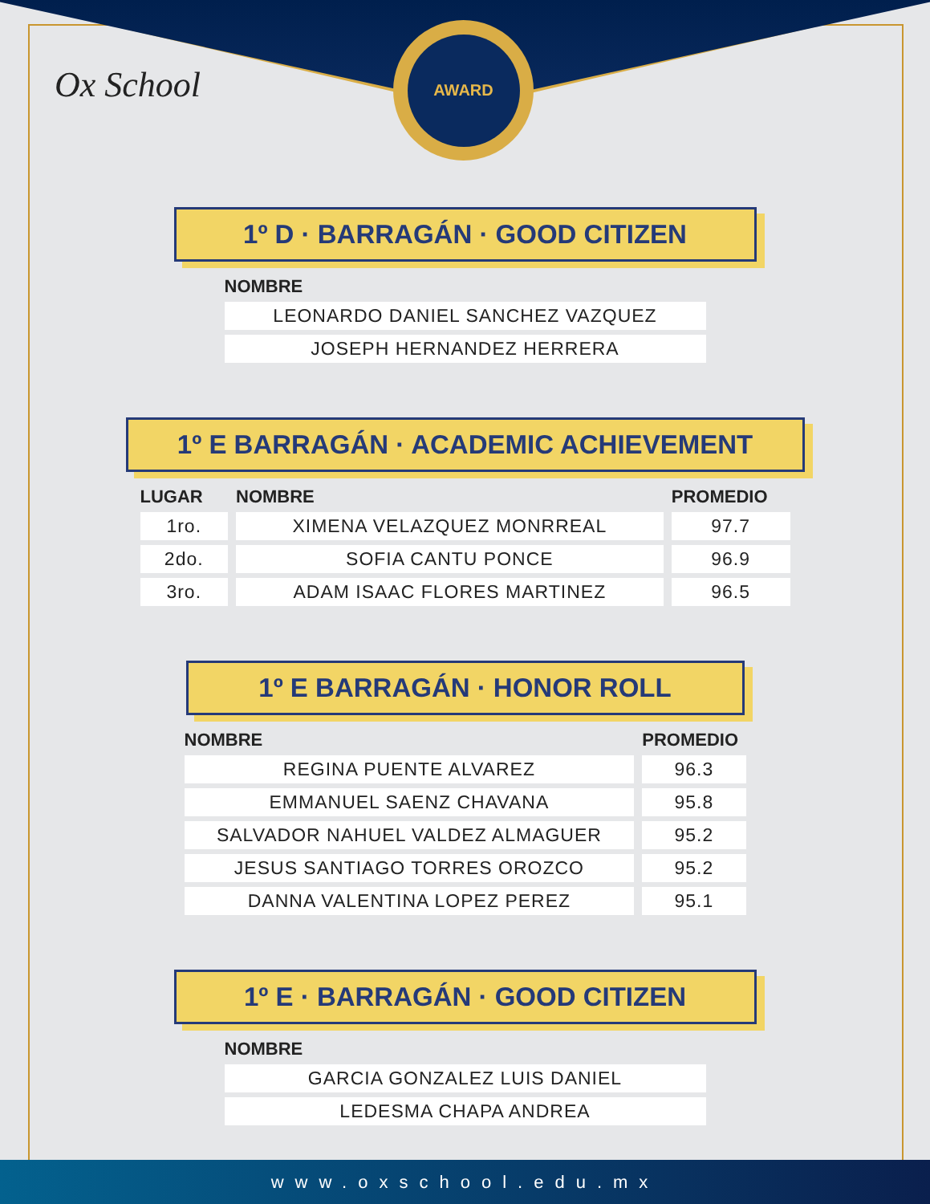Ox School
AWARD
1º D · BARRAGÁN · GOOD CITIZEN
| NOMBRE |
| --- |
| LEONARDO DANIEL SANCHEZ VAZQUEZ |
| JOSEPH HERNANDEZ HERRERA |
1º E BARRAGÁN · ACADEMIC ACHIEVEMENT
| LUGAR | NOMBRE | PROMEDIO |
| --- | --- | --- |
| 1ro. | XIMENA VELAZQUEZ MONRREAL | 97.7 |
| 2do. | SOFIA CANTU PONCE | 96.9 |
| 3ro. | ADAM ISAAC FLORES MARTINEZ | 96.5 |
1º E BARRAGÁN · HONOR ROLL
| NOMBRE | PROMEDIO |
| --- | --- |
| REGINA PUENTE ALVAREZ | 96.3 |
| EMMANUEL SAENZ CHAVANA | 95.8 |
| SALVADOR NAHUEL VALDEZ ALMAGUER | 95.2 |
| JESUS SANTIAGO TORRES OROZCO | 95.2 |
| DANNA VALENTINA LOPEZ PEREZ | 95.1 |
1º E · BARRAGÁN · GOOD CITIZEN
| NOMBRE |
| --- |
| GARCIA GONZALEZ LUIS DANIEL |
| LEDESMA CHAPA ANDREA |
www.oxschool.edu.mx